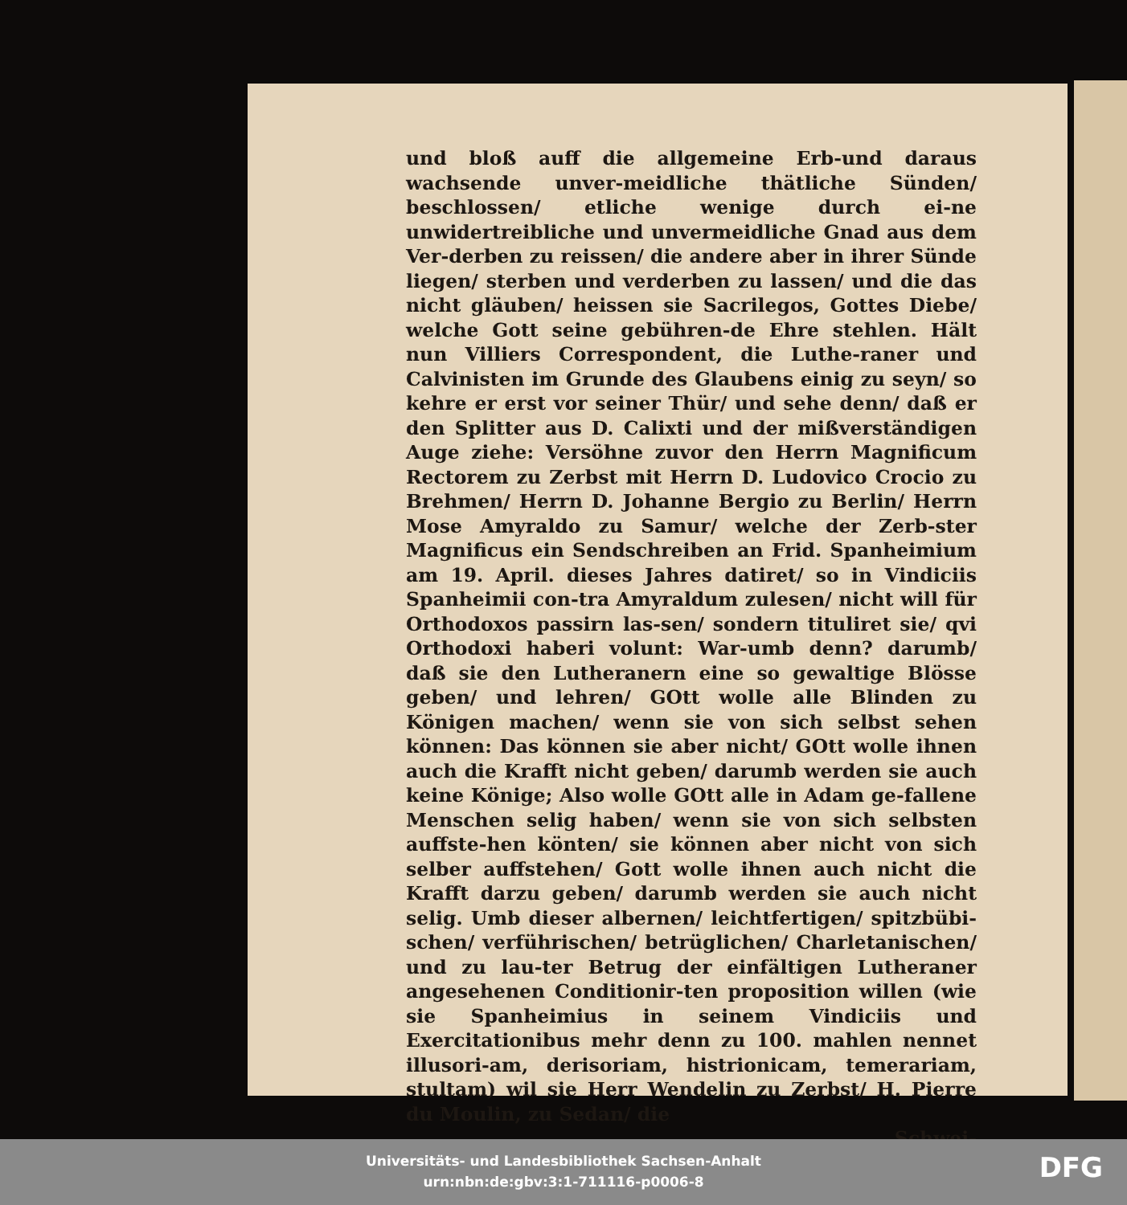und bloß auff die allgemeine Erb-und daraus wachsende unver-meidliche thätliche Sünden/ beschlossen/ etliche wenige durch ei-ne unwidertreibliche und unvermeidliche Gnad aus dem Ver-derben zu reissen/ die andere aber in ihrer Sünde liegen/ sterben und verderben zu lassen/ und die das nicht gläuben/ heissen sie Sacrilegos, Gottes Diebe/ welche Gott seine gebühren-de Ehre stehlen. Hält nun Villiers Correspondent, die Luthe-raner und Calvinisten im Grunde des Glaubens einig zu seyn/ so kehre er erst vor seiner Thür/ und sehe denn/ daß er den Splitter aus D. Calixti und der mißverständigen Auge ziehe: Versöhne zuvor den Herrn Magnificum Rectorem zu Zerbst mit Herrn D. Ludovico Crocio zu Brehmen/ Herrn D. Johanne Bergio zu Berlin/ Herrn Mose Amyraldo zu Samur/ welche der Zerb-ster Magnificus ein Sendschreiben an Frid. Spanheimium am 19. April. dieses Jahres datiret/ so in Vindiciis Spanheimii con-tra Amyraldum zulesen/ nicht will für Orthodoxos passirn las-sen/ sondern tituliret sie/ qvi Orthodoxi haberi volunt: War-umb denn? darumb/ daß sie den Lutheranern eine so gewaltige Blösse geben/ und lehren/ GOtt wolle alle Blinden zu Königen machen/ wenn sie von sich selbst sehen können: Das können sie aber nicht/ GOtt wolle ihnen auch die Krafft nicht geben/ darumb werden sie auch keine Könige; Also wolle GOtt alle in Adam ge-fallene Menschen selig haben/ wenn sie von sich selbsten auffste-hen könten/ sie können aber nicht von sich selber auffstehen/ Gott wolle ihnen auch nicht die Krafft darzu geben/ darumb werden sie auch nicht selig. Umb dieser albernen/ leichtfertigen/ spitzbübi-schen/ verführischen/ betrüglichen/ Charletanischen/ und zu lau-ter Betrug der einfältigen Lutheraner angesehenen Conditionir-ten proposition willen (wie sie Spanheimius in seinem Vindiciis und Exercitationibus mehr denn zu 100. mahlen nennet illusori-am, derisoriam, histrionicam, temerariam, stultam) wil sie Herr Wendelin zu Zerbst/ H. Pierre du Moulin, zu Sedan/ die
Schwei-
Universitäts- und Landesbibliothek Sachsen-Anhalt
urn:nbn:de:gbv:3:1-711116-p0006-8
DFG